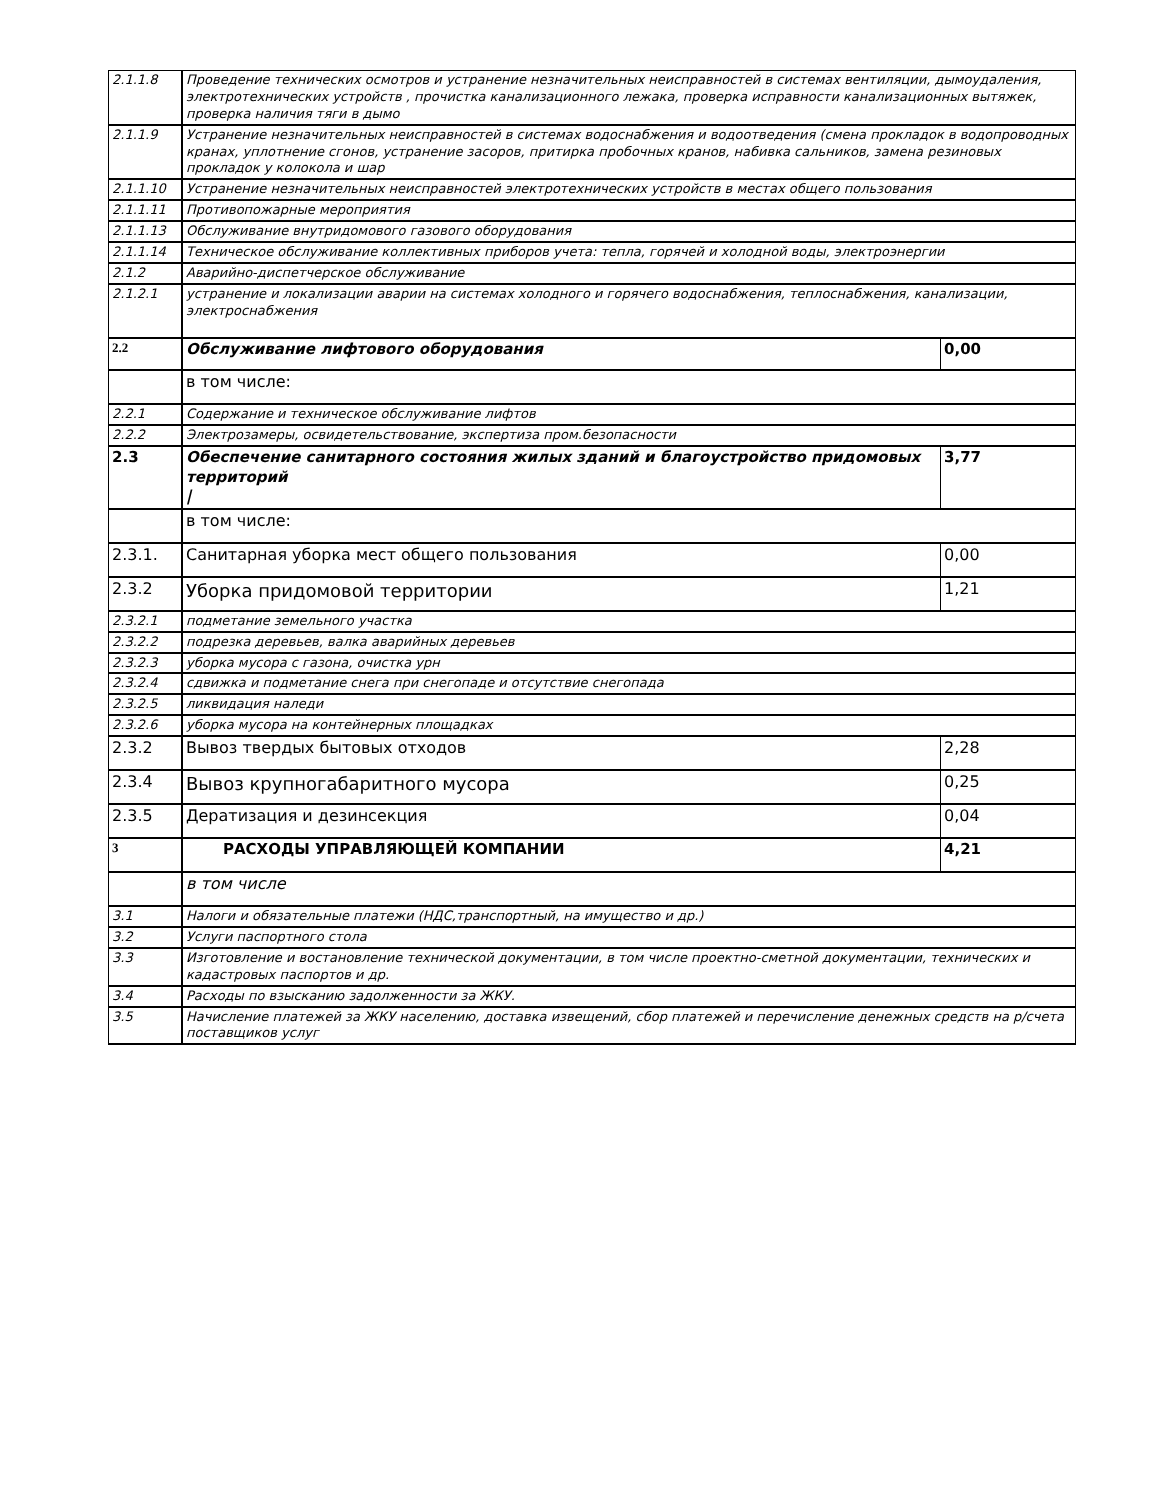| 2.1.1.8 | Проведение технических осмотров и устранение незначительных неисправностей в системах вентиляции, дымоудаления, электротехнических устройств , прочистка канализационного лежака, проверка исправности канализационных вытяжек, проверка наличия тяги в дымо | |
| 2.1.1.9 | Устранение незначительных неисправностей в системах водоснабжения и водоотведения (смена прокладок в водопроводных кранах, уплотнение сгонов, устранение засоров, притирка пробочных кранов, набивка сальников, замена резиновых прокладок у колокола и шар | |
| 2.1.1.10 | Устранение незначительных неисправностей электротехнических устройств в местах общего пользования | |
| 2.1.1.11 | Противопожарные мероприятия | |
| 2.1.1.13 | Обслуживание внутридомового газового оборудования | |
| 2.1.1.14 | Техническое обслуживание коллективных приборов учета: тепла, горячей и холодной воды, электроэнергии | |
| 2.1.2 | Аварийно-диспетчерское обслуживание | |
| 2.1.2.1 | устранение и локализации аварии на системах холодного и горячего водоснабжения, теплоснабжения, канализации, электроснабжения | |
| 2.2 | Обслуживание лифтового оборудования | 0,00 |
| | в том числе: | |
| 2.2.1 | Содержание и техническое обслуживание лифтов | |
| 2.2.2 | Электрозамеры, освидетельствование, экспертиза пром.безопасности | |
| 2.3 | Обеспечение санитарного состояния жилых зданий и благоустройство придомовых территорий / | 3,77 |
| | в том числе: | |
| 2.3.1. | Санитарная уборка мест общего пользования | 0,00 |
| 2.3.2 | Уборка придомовой территории | 1,21 |
| 2.3.2.1 | подметание земельного участка | |
| 2.3.2.2 | подрезка деревьев, валка аварийных деревьев | |
| 2.3.2.3 | уборка мусора с газона, очистка урн | |
| 2.3.2.4 | сдвижка и подметание снега при снегопаде и отсутствие снегопада | |
| 2.3.2.5 | ликвидация наледи | |
| 2.3.2.6 | уборка мусора на контейнерных площадках | |
| 2.3.2 | Вывоз твердых бытовых отходов | 2,28 |
| 2.3.4 | Вывоз крупногабаритного мусора | 0,25 |
| 2.3.5 | Дератизация и дезинсекция | 0,04 |
| 3 | РАСХОДЫ УПРАВЛЯЮЩЕЙ КОМПАНИИ | 4,21 |
| | в том числе | |
| 3.1 | Налоги и обязательные платежи (НДС,транспортный, на имущество и др.) | |
| 3.2 | Услуги паспортного стола | |
| 3.3 | Изготовление и востановление технической документации, в том числе проектно-сметной документации, технических и кадастровых паспортов и др. | |
| 3.4 | Расходы по взысканию задолженности за ЖКУ. | |
| 3.5 | Начисление платежей за ЖКУ населению, доставка извещений, сбор платежей и перечисление денежных средств на р/счета поставщиков услуг | |